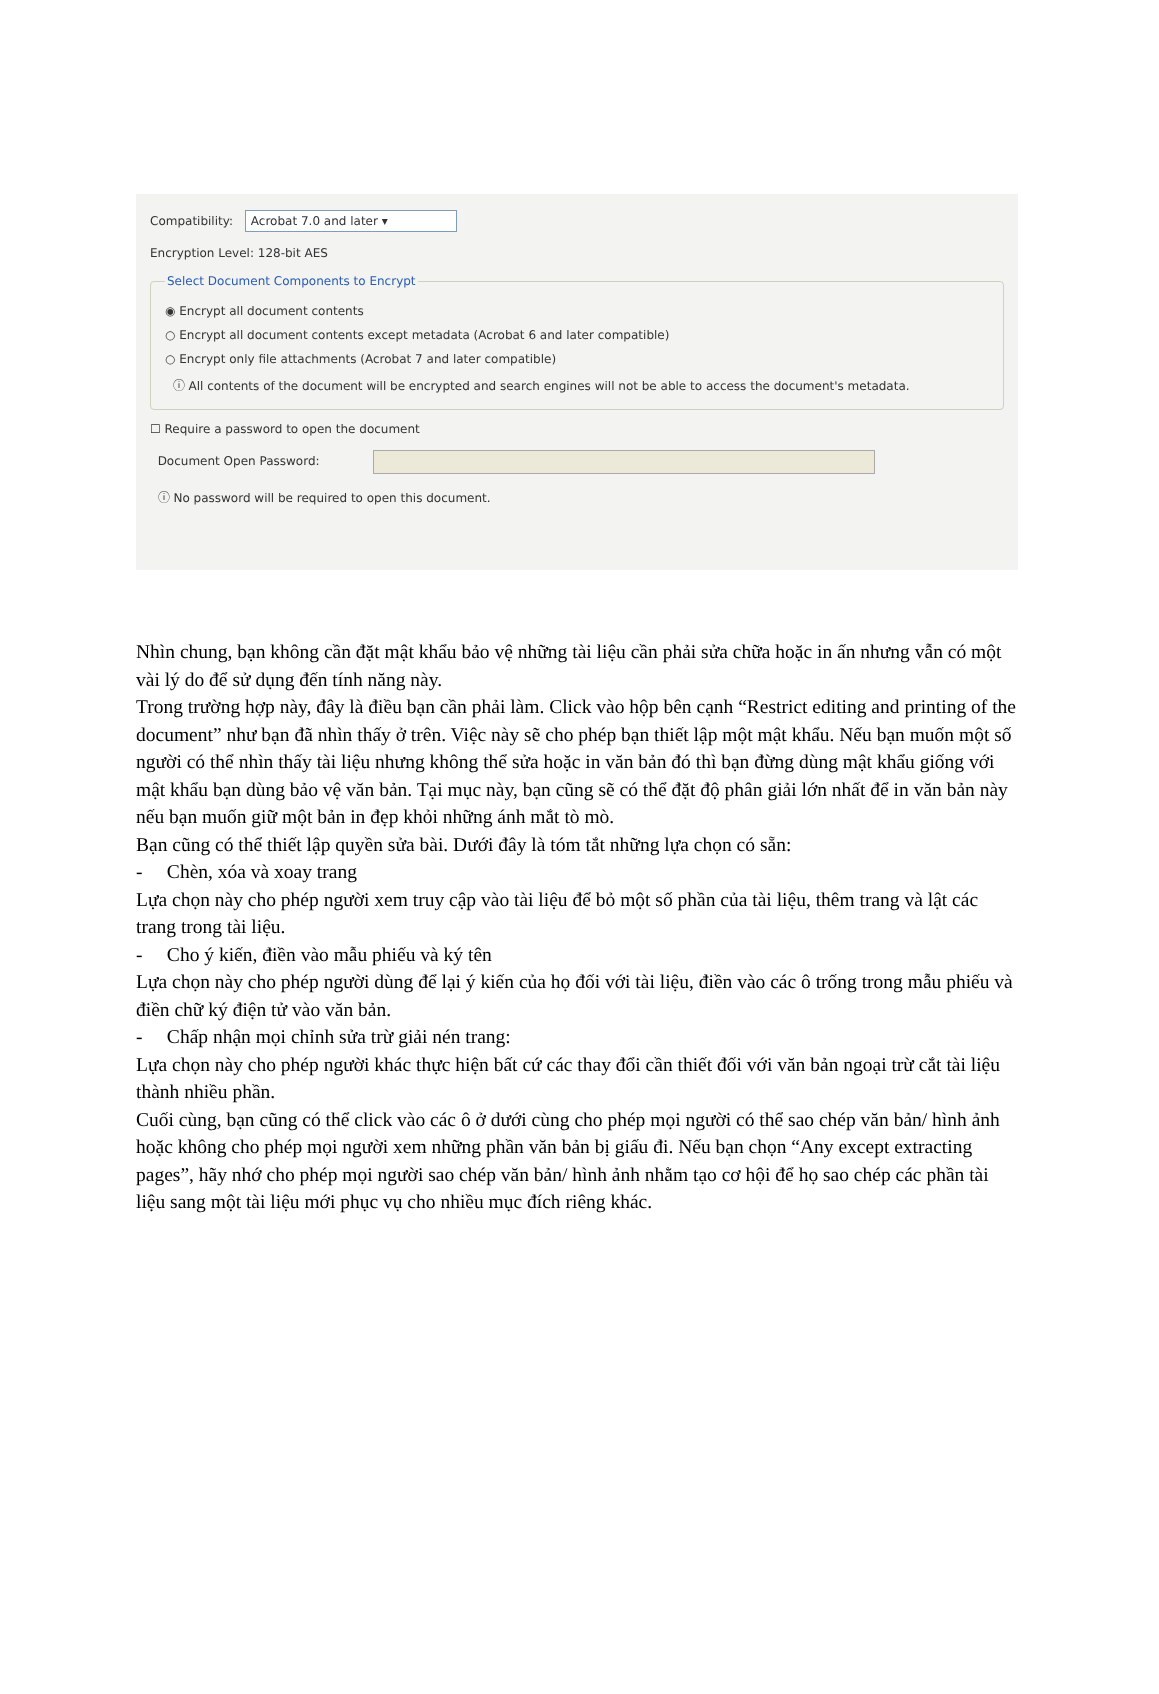Compatibility: Acrobat 7.0 and later ▾
Encryption Level: 128-bit AES
Select Document Components to Encrypt
◉ Encrypt all document contents
○ Encrypt all document contents except metadata (Acrobat 6 and later compatible)
○ Encrypt only file attachments (Acrobat 7 and later compatible)
ⓘ All contents of the document will be encrypted and search engines will not be able to access the document's metadata.
☐ Require a password to open the document
Document Open Password:
ⓘ No password will be required to open this document.
Nhìn chung, bạn không cần đặt mật khẩu bảo vệ những tài liệu cần phải sửa chữa hoặc in ấn nhưng vẫn có một vài lý do để sử dụng đến tính năng này.
Trong trường hợp này, đây là điều bạn cần phải làm. Click vào hộp bên cạnh “Restrict editing and printing of the document” như bạn đã nhìn thấy ở trên. Việc này sẽ cho phép bạn thiết lập một mật khẩu. Nếu bạn muốn một số người có thể nhìn thấy tài liệu nhưng không thể sửa hoặc in văn bản đó thì bạn đừng dùng mật khẩu giống với mật khẩu bạn dùng bảo vệ văn bản. Tại mục này, bạn cũng sẽ có thể đặt độ phân giải lớn nhất để in văn bản này nếu bạn muốn giữ một bản in đẹp khỏi những ánh mắt tò mò.
Bạn cũng có thể thiết lập quyền sửa bài. Dưới đây là tóm tắt những lựa chọn có sẵn:
- Chèn, xóa và xoay trang
Lựa chọn này cho phép người xem truy cập vào tài liệu để bỏ một số phần của tài liệu, thêm trang và lật các trang trong tài liệu.
- Cho ý kiến, điền vào mẫu phiếu và ký tên
Lựa chọn này cho phép người dùng để lại ý kiến của họ đối với tài liệu, điền vào các ô trống trong mẫu phiếu và điền chữ ký điện tử vào văn bản.
- Chấp nhận mọi chỉnh sửa trừ giải nén trang:
Lựa chọn này cho phép người khác thực hiện bất cứ các thay đổi cần thiết đối với văn bản ngoại trừ cắt tài liệu thành nhiều phần.
Cuối cùng, bạn cũng có thể click vào các ô ở dưới cùng cho phép mọi người có thể sao chép văn bản/ hình ảnh hoặc không cho phép mọi người xem những phần văn bản bị giấu đi. Nếu bạn chọn “Any except extracting pages”, hãy nhớ cho phép mọi người sao chép văn bản/ hình ảnh nhằm tạo cơ hội để họ sao chép các phần tài liệu sang một tài liệu mới phục vụ cho nhiều mục đích riêng khác.